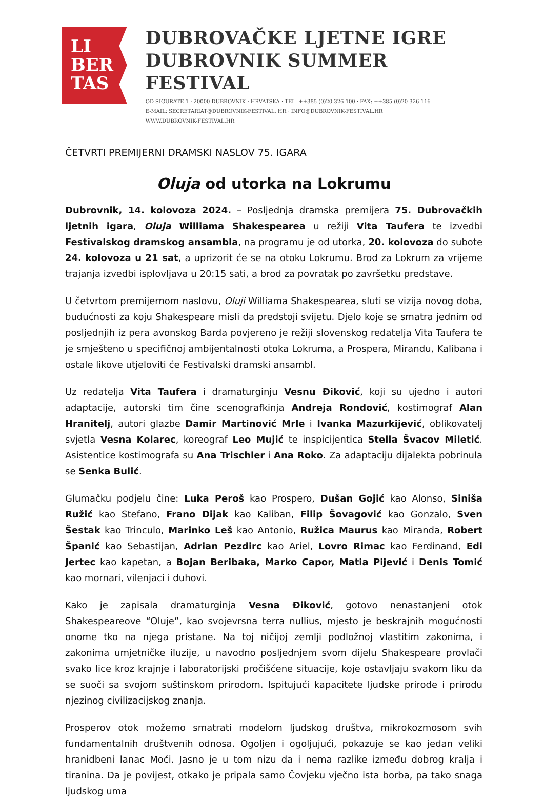LI
BER
TAS
DUBROVAČKE LJETNE IGRE
DUBROVNIK SUMMER FESTIVAL
OD SIGURATE 1 · 20000 DUBROVNIK · HRVATSKA · TEL. ++385 (0)20 326 100 · FAX: ++385 (0)20 326 116
E-MAIL: SECRETARIAT@DUBROVNIK-FESTIVAL. HR · INFO@DUBROVNIK-FESTIVAL.HR
WWW.DUBROVNIK-FESTIVAL.HR
ČETVRTI PREMIJERNI DRAMSKI NASLOV 75. IGARA
Oluja od utorka na Lokrumu
Dubrovnik, 14. kolovoza 2024. – Posljednja dramska premijera 75. Dubrovačkih ljetnih igara, Oluja Williama Shakespearea u režiji Vita Taufera te izvedbi Festivalskog dramskog ansambla, na programu je od utorka, 20. kolovoza do subote 24. kolovoza u 21 sat, a uprizorit će se na otoku Lokrumu. Brod za Lokrum za vrijeme trajanja izvedbi isplovljava u 20:15 sati, a brod za povratak po završetku predstave.
U četvrtom premijernom naslovu, Oluji Williama Shakespearea, sluti se vizija novog doba, budućnosti za koju Shakespeare misli da predstoji svijetu. Djelo koje se smatra jednim od posljednjih iz pera avonskog Barda povjereno je režiji slovenskog redatelja Vita Taufera te je smješteno u specifičnoj ambijentalnosti otoka Lokruma, a Prospera, Mirandu, Kalibana i ostale likove utjeloviti će Festivalski dramski ansambl.
Uz redatelja Vita Taufera i dramaturginju Vesnu Điković, koji su ujedno i autori adaptacije, autorski tim čine scenografkinja Andreja Rondović, kostimograf Alan Hranitelj, autori glazbe Damir Martinović Mrle i Ivanka Mazurkijević, oblikovatelj svjetla Vesna Kolarec, koreograf Leo Mujić te inspicijentica Stella Švacov Miletić. Asistentice kostimografa su Ana Trischler i Ana Roko. Za adaptaciju dijalekta pobrinula se Senka Bulić.
Glumačku podjelu čine: Luka Peroš kao Prospero, Dušan Gojić kao Alonso, Siniša Ružić kao Stefano, Frano Dijak kao Kaliban, Filip Šovagović kao Gonzalo, Sven Šestak kao Trinculo, Marinko Leš kao Antonio, Ružica Maurus kao Miranda, Robert Španić kao Sebastijan, Adrian Pezdirc kao Ariel, Lovro Rimac kao Ferdinand, Edi Jertec kao kapetan, a Bojan Beribaka, Marko Capor, Matia Pijević i Denis Tomić kao mornari, vilenjaci i duhovi.
Kako je zapisala dramaturginja Vesna Điković, gotovo nenastanjeni otok Shakespeareove “Oluje”, kao svojevrsna terra nullius, mjesto je beskrajnih mogućnosti onome tko na njega pristane. Na toj ničijoj zemlji podložnoj vlastitim zakonima, i zakonima umjetničke iluzije, u navodno posljednjem svom dijelu Shakespeare provlači svako lice kroz krajnje i laboratorijski pročišćene situacije, koje ostavljaju svakom liku da se suoči sa svojom suštinskom prirodom. Ispitujući kapacitete ljudske prirode i prirodu njezinog civilizacijskog znanja.
Prosperov otok možemo smatrati modelom ljudskog društva, mikrokozmosom svih fundamentalnih društvenih odnosa. Ogoljen i ogoljujući, pokazuje se kao jedan veliki hranidbeni lanac Moći. Jasno je u tom nizu da i nema razlike između dobrog kralja i tiranina. Da je povijest, otkako je pripala samo Čovjeku vječno ista borba, pa tako snaga ljudskog uma